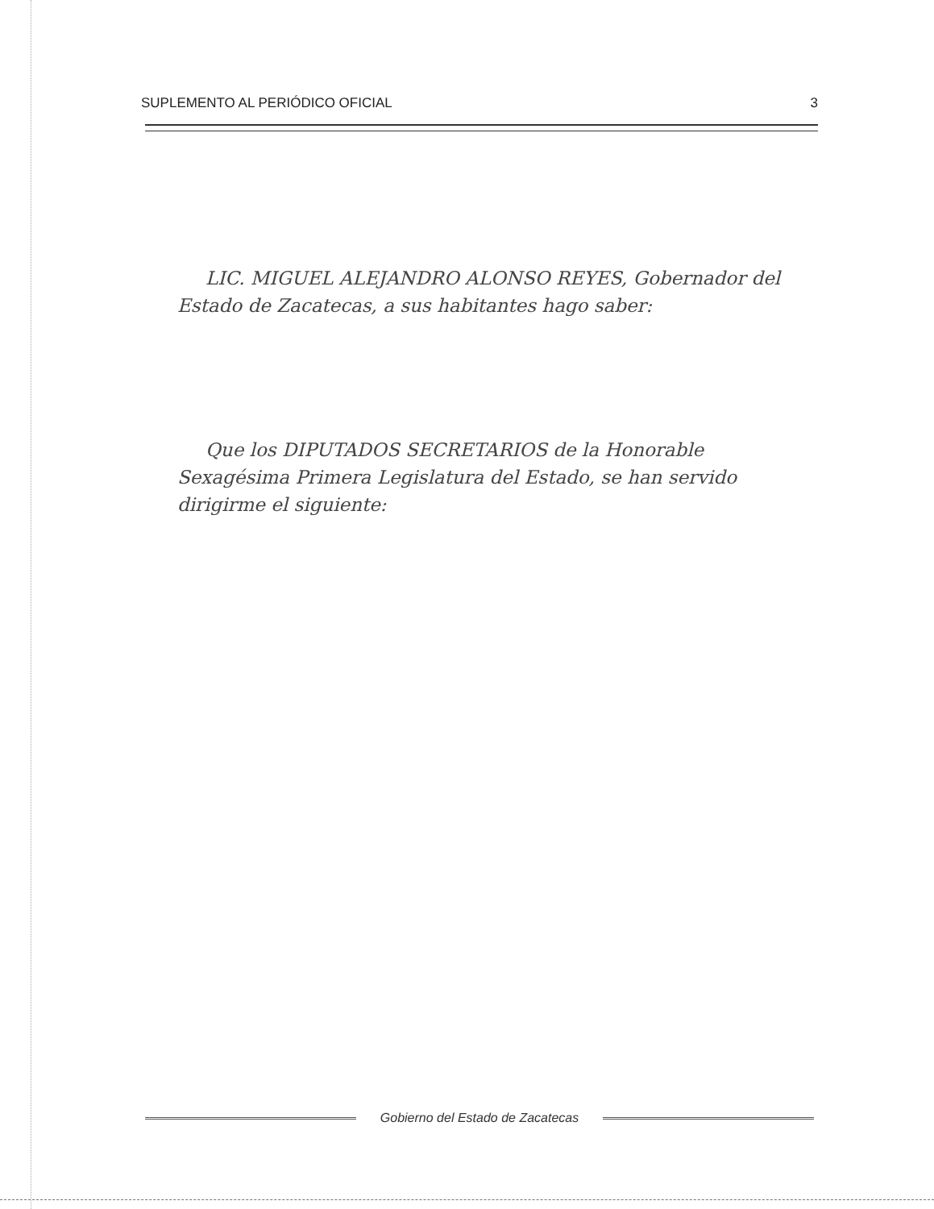SUPLEMENTO AL PERIÓDICO OFICIAL 3
LIC. MIGUEL ALEJANDRO ALONSO REYES, Gobernador del Estado de Zacatecas, a sus habitantes hago saber:
Que los DIPUTADOS SECRETARIOS de la Honorable Sexagésima Primera Legislatura del Estado, se han servido dirigirme el siguiente:
Gobierno del Estado de Zacatecas